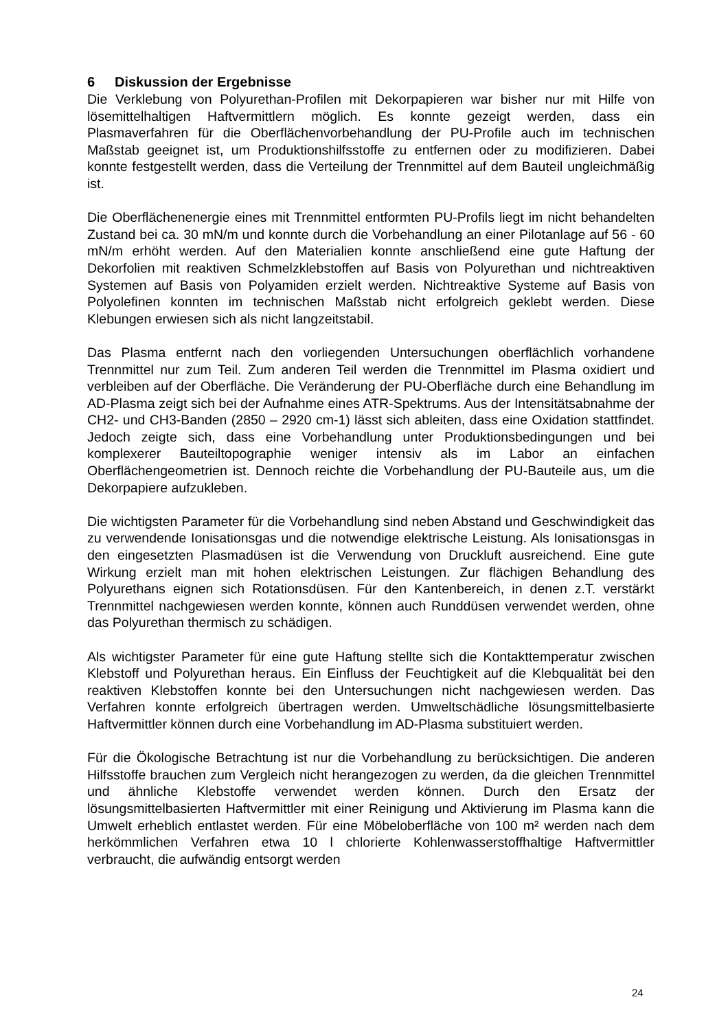6 Diskussion der Ergebnisse
Die Verklebung von Polyurethan-Profilen mit Dekorpapieren war bisher nur mit Hilfe von lösemittelhaltigen Haftvermittlern möglich. Es konnte gezeigt werden, dass ein Plasmaverfahren für die Oberflächenvorbehandlung der PU-Profile auch im technischen Maßstab geeignet ist, um Produktionshilfsstoffe zu entfernen oder zu modifizieren. Dabei konnte festgestellt werden, dass die Verteilung der Trennmittel auf dem Bauteil ungleichmäßig ist.
Die Oberflächenenergie eines mit Trennmittel entformten PU-Profils liegt im nicht behandelten Zustand bei ca. 30 mN/m und konnte durch die Vorbehandlung an einer Pilotanlage auf 56 - 60 mN/m erhöht werden. Auf den Materialien konnte anschließend eine gute Haftung der Dekorfolien mit reaktiven Schmelzklebstoffen auf Basis von Polyurethan und nichtreaktiven Systemen auf Basis von Polyamiden erzielt werden. Nichtreaktive Systeme auf Basis von Polyolefinen konnten im technischen Maßstab nicht erfolgreich geklebt werden. Diese Klebungen erwiesen sich als nicht langzeitstabil.
Das Plasma entfernt nach den vorliegenden Untersuchungen oberflächlich vorhandene Trennmittel nur zum Teil. Zum anderen Teil werden die Trennmittel im Plasma oxidiert und verbleiben auf der Oberfläche. Die Veränderung der PU-Oberfläche durch eine Behandlung im AD-Plasma zeigt sich bei der Aufnahme eines ATR-Spektrums. Aus der Intensitätsabnahme der CH2- und CH3-Banden (2850 – 2920 cm-1) lässt sich ableiten, dass eine Oxidation stattfindet. Jedoch zeigte sich, dass eine Vorbehandlung unter Produktionsbedingungen und bei komplexerer Bauteiltopographie weniger intensiv als im Labor an einfachen Oberflächengeometrien ist. Dennoch reichte die Vorbehandlung der PU-Bauteile aus, um die Dekorpapiere aufzukleben.
Die wichtigsten Parameter für die Vorbehandlung sind neben Abstand und Geschwindigkeit das zu verwendende Ionisationsgas und die notwendige elektrische Leistung. Als Ionisationsgas in den eingesetzten Plasmadüsen ist die Verwendung von Druckluft ausreichend. Eine gute Wirkung erzielt man mit hohen elektrischen Leistungen. Zur flächigen Behandlung des Polyurethans eignen sich Rotationsdüsen. Für den Kantenbereich, in denen z.T. verstärkt Trennmittel nachgewiesen werden konnte, können auch Runddüsen verwendet werden, ohne das Polyurethan thermisch zu schädigen.
Als wichtigster Parameter für eine gute Haftung stellte sich die Kontakttemperatur zwischen Klebstoff und Polyurethan heraus. Ein Einfluss der Feuchtigkeit auf die Klebqualität bei den reaktiven Klebstoffen konnte bei den Untersuchungen nicht nachgewiesen werden. Das Verfahren konnte erfolgreich übertragen werden. Umweltschädliche lösungsmittelbasierte Haftvermittler können durch eine Vorbehandlung im AD-Plasma substituiert werden.
Für die Ökologische Betrachtung ist nur die Vorbehandlung zu berücksichtigen. Die anderen Hilfsstoffe brauchen zum Vergleich nicht herangezogen zu werden, da die gleichen Trennmittel und ähnliche Klebstoffe verwendet werden können. Durch den Ersatz der lösungsmittelbasierten Haftvermittler mit einer Reinigung und Aktivierung im Plasma kann die Umwelt erheblich entlastet werden. Für eine Möbeloberfläche von 100 m² werden nach dem herkömmlichen Verfahren etwa 10 l chlorierte Kohlenwasserstoffhaltige Haftvermittler verbraucht, die aufwändig entsorgt werden
24